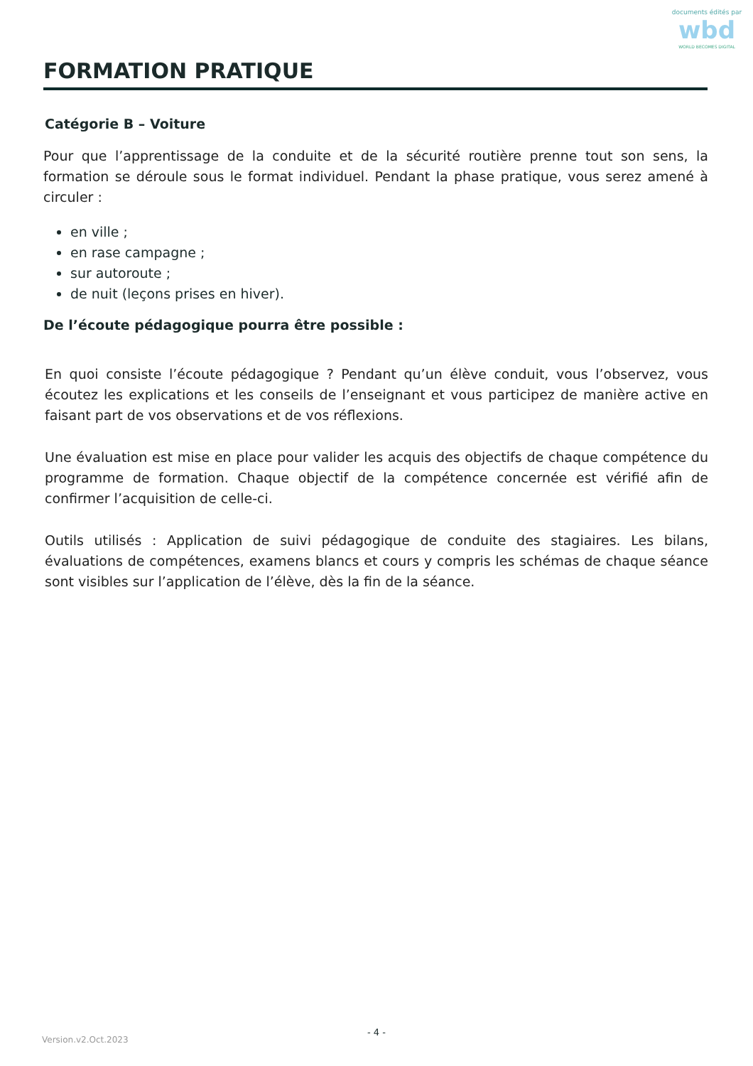documents édités par
wbd
WORLD BECOMES DIGITAL
FORMATION PRATIQUE
Catégorie B – Voiture
Pour que l’apprentissage de la conduite et de la sécurité routière prenne tout son sens, la formation se déroule sous le format individuel. Pendant la phase pratique, vous serez amené à circuler :
en ville ;
en rase campagne ;
sur autoroute ;
de nuit (leçons prises en hiver).
De l’écoute pédagogique pourra être possible :
En quoi consiste l’écoute pédagogique ? Pendant qu’un élève conduit, vous l’observez, vous écoutez les explications et les conseils de l’enseignant et vous participez de manière active en faisant part de vos observations et de vos réflexions.
Une évaluation est mise en place pour valider les acquis des objectifs de chaque compétence du programme de formation. Chaque objectif de la compétence concernée est vérifié afin de confirmer l’acquisition de celle-ci.
Outils utilisés : Application de suivi pédagogique de conduite des stagiaires. Les bilans, évaluations de compétences, examens blancs et cours y compris les schémas de chaque séance sont visibles sur l’application de l’élève, dès la fin de la séance.
- 4 -
Version.v2.Oct.2023